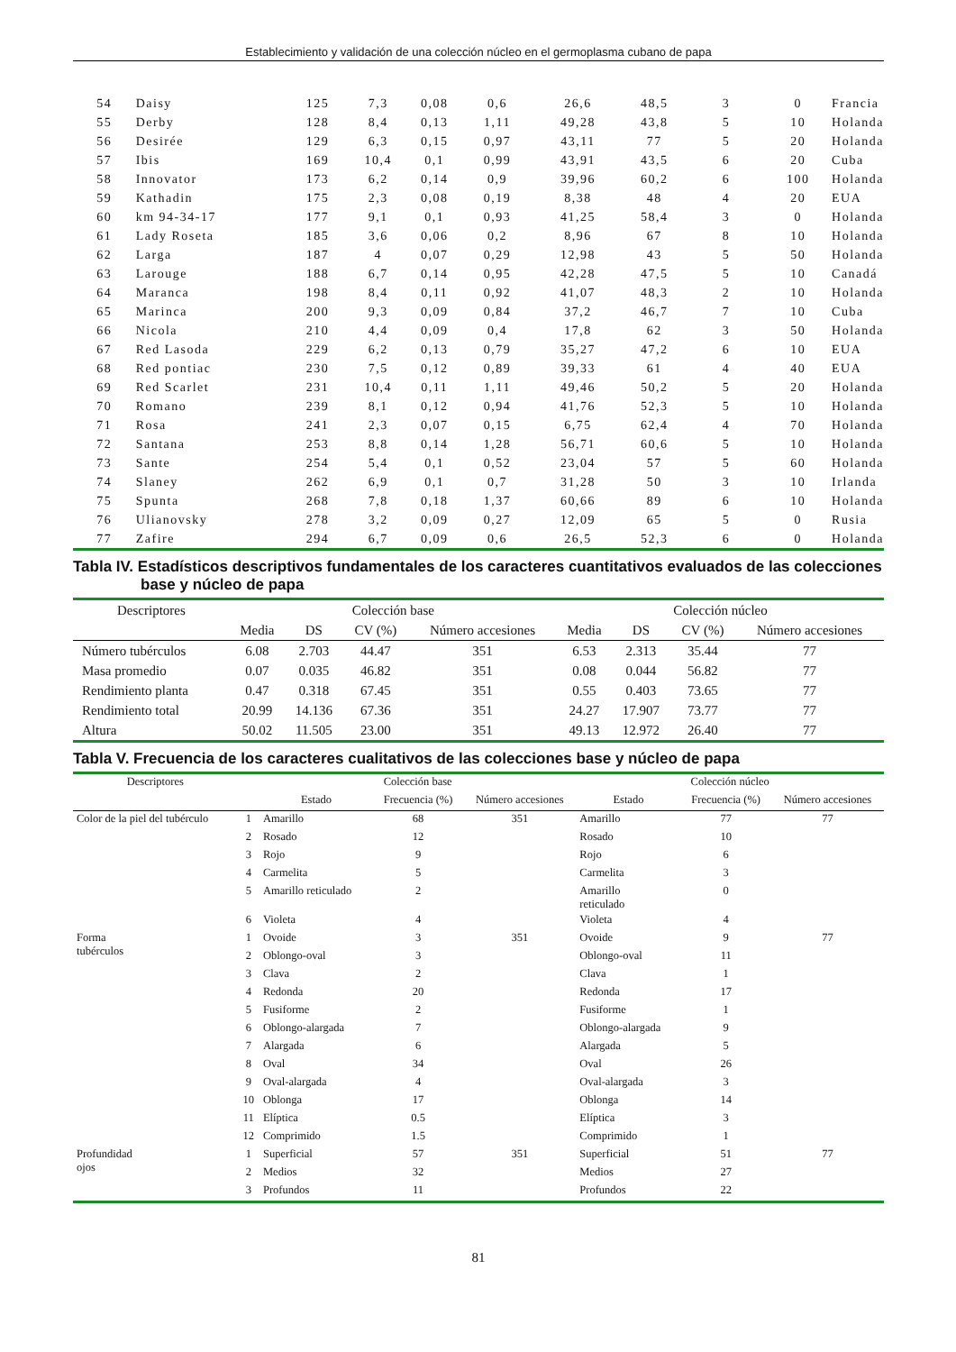Establecimiento y validación de una colección núcleo en el germoplasma cubano de papa
| 54 | Daisy | 125 | 7,3 | 0,08 | 0,6 | 26,6 | 48,5 | 3 | 0 | Francia |
| 55 | Derby | 128 | 8,4 | 0,13 | 1,11 | 49,28 | 43,8 | 5 | 10 | Holanda |
| 56 | Desirée | 129 | 6,3 | 0,15 | 0,97 | 43,11 | 77 | 5 | 20 | Holanda |
| 57 | Ibis | 169 | 10,4 | 0,1 | 0,99 | 43,91 | 43,5 | 6 | 20 | Cuba |
| 58 | Innovator | 173 | 6,2 | 0,14 | 0,9 | 39,96 | 60,2 | 6 | 100 | Holanda |
| 59 | Kathadin | 175 | 2,3 | 0,08 | 0,19 | 8,38 | 48 | 4 | 20 | EUA |
| 60 | km 94-34-17 | 177 | 9,1 | 0,1 | 0,93 | 41,25 | 58,4 | 3 | 0 | Holanda |
| 61 | Lady Roseta | 185 | 3,6 | 0,06 | 0,2 | 8,96 | 67 | 8 | 10 | Holanda |
| 62 | Larga | 187 | 4 | 0,07 | 0,29 | 12,98 | 43 | 5 | 50 | Holanda |
| 63 | Larouge | 188 | 6,7 | 0,14 | 0,95 | 42,28 | 47,5 | 5 | 10 | Canadá |
| 64 | Maranca | 198 | 8,4 | 0,11 | 0,92 | 41,07 | 48,3 | 2 | 10 | Holanda |
| 65 | Marinca | 200 | 9,3 | 0,09 | 0,84 | 37,2 | 46,7 | 7 | 10 | Cuba |
| 66 | Nicola | 210 | 4,4 | 0,09 | 0,4 | 17,8 | 62 | 3 | 50 | Holanda |
| 67 | Red Lasoda | 229 | 6,2 | 0,13 | 0,79 | 35,27 | 47,2 | 6 | 10 | EUA |
| 68 | Red pontiac | 230 | 7,5 | 0,12 | 0,89 | 39,33 | 61 | 4 | 40 | EUA |
| 69 | Red Scarlet | 231 | 10,4 | 0,11 | 1,11 | 49,46 | 50,2 | 5 | 20 | Holanda |
| 70 | Romano | 239 | 8,1 | 0,12 | 0,94 | 41,76 | 52,3 | 5 | 10 | Holanda |
| 71 | Rosa | 241 | 2,3 | 0,07 | 0,15 | 6,75 | 62,4 | 4 | 70 | Holanda |
| 72 | Santana | 253 | 8,8 | 0,14 | 1,28 | 56,71 | 60,6 | 5 | 10 | Holanda |
| 73 | Sante | 254 | 5,4 | 0,1 | 0,52 | 23,04 | 57 | 5 | 60 | Holanda |
| 74 | Slaney | 262 | 6,9 | 0,1 | 0,7 | 31,28 | 50 | 3 | 10 | Irlanda |
| 75 | Spunta | 268 | 7,8 | 0,18 | 1,37 | 60,66 | 89 | 6 | 10 | Holanda |
| 76 | Ulianovsky | 278 | 3,2 | 0,09 | 0,27 | 12,09 | 65 | 5 | 0 | Rusia |
| 77 | Zafire | 294 | 6,7 | 0,09 | 0,6 | 26,5 | 52,3 | 6 | 0 | Holanda |
Tabla IV. Estadísticos descriptivos fundamentales de los caracteres cuantitativos evaluados de las colecciones
base y núcleo de papa
| Descriptores | Colección base | | | | Colección núcleo | | | |
| --- | --- | --- | --- | --- | --- | --- | --- | --- |
| | Media | DS | CV (%) | Número accesiones | Media | DS | CV (%) | Número accesiones |
| Número tubérculos | 6.08 | 2.703 | 44.47 | 351 | 6.53 | 2.313 | 35.44 | 77 |
| Masa promedio | 0.07 | 0.035 | 46.82 | 351 | 0.08 | 0.044 | 56.82 | 77 |
| Rendimiento planta | 0.47 | 0.318 | 67.45 | 351 | 0.55 | 0.403 | 73.65 | 77 |
| Rendimiento total | 20.99 | 14.136 | 67.36 | 351 | 24.27 | 17.907 | 73.77 | 77 |
| Altura | 50.02 | 11.505 | 23.00 | 351 | 49.13 | 12.972 | 26.40 | 77 |
Tabla V. Frecuencia de los caracteres cualitativos de las colecciones base y núcleo de papa
| Descriptores | | Colección base | | | Colección núcleo | | |
| --- | --- | --- | --- | --- | --- | --- | --- |
| | | Estado | Frecuencia (%) | Número accesiones | Estado | Frecuencia (%) | Número accesiones |
| Color de la piel del tubérculo | 1 | Amarillo | 68 | 351 | Amarillo | 77 | 77 |
| | 2 | Rosado | 12 | | Rosado | 10 | |
| | 3 | Rojo | 9 | | Rojo | 6 | |
| | 4 | Carmelita | 5 | | Carmelita | 3 | |
| | 5 | Amarillo reticulado | 2 | | Amarillo reticulado | 0 | |
| | 6 | Violeta | 4 | | Violeta | 4 | |
| Forma tubérculos | 1 | Ovoide | 3 | 351 | Ovoide | 9 | 77 |
| | 2 | Oblongo-oval | 3 | | Oblongo-oval | 11 | |
| | 3 | Clava | 2 | | Clava | 1 | |
| | 4 | Redonda | 20 | | Redonda | 17 | |
| | 5 | Fusiforme | 2 | | Fusiforme | 1 | |
| | 6 | Oblongo-alargada | 7 | | Oblongo-alargada | 9 | |
| | 7 | Alargada | 6 | | Alargada | 5 | |
| | 8 | Oval | 34 | | Oval | 26 | |
| | 9 | Oval-alargada | 4 | | Oval-alargada | 3 | |
| | 10 | Oblonga | 17 | | Oblonga | 14 | |
| | 11 | Elíptica | 0.5 | | Elíptica | 3 | |
| | 12 | Comprimido | 1.5 | | Comprimido | 1 | |
| Profundidad ojos | 1 | Superficial | 57 | 351 | Superficial | 51 | 77 |
| | 2 | Medios | 32 | | Medios | 27 | |
| | 3 | Profundos | 11 | | Profundos | 22 | |
81